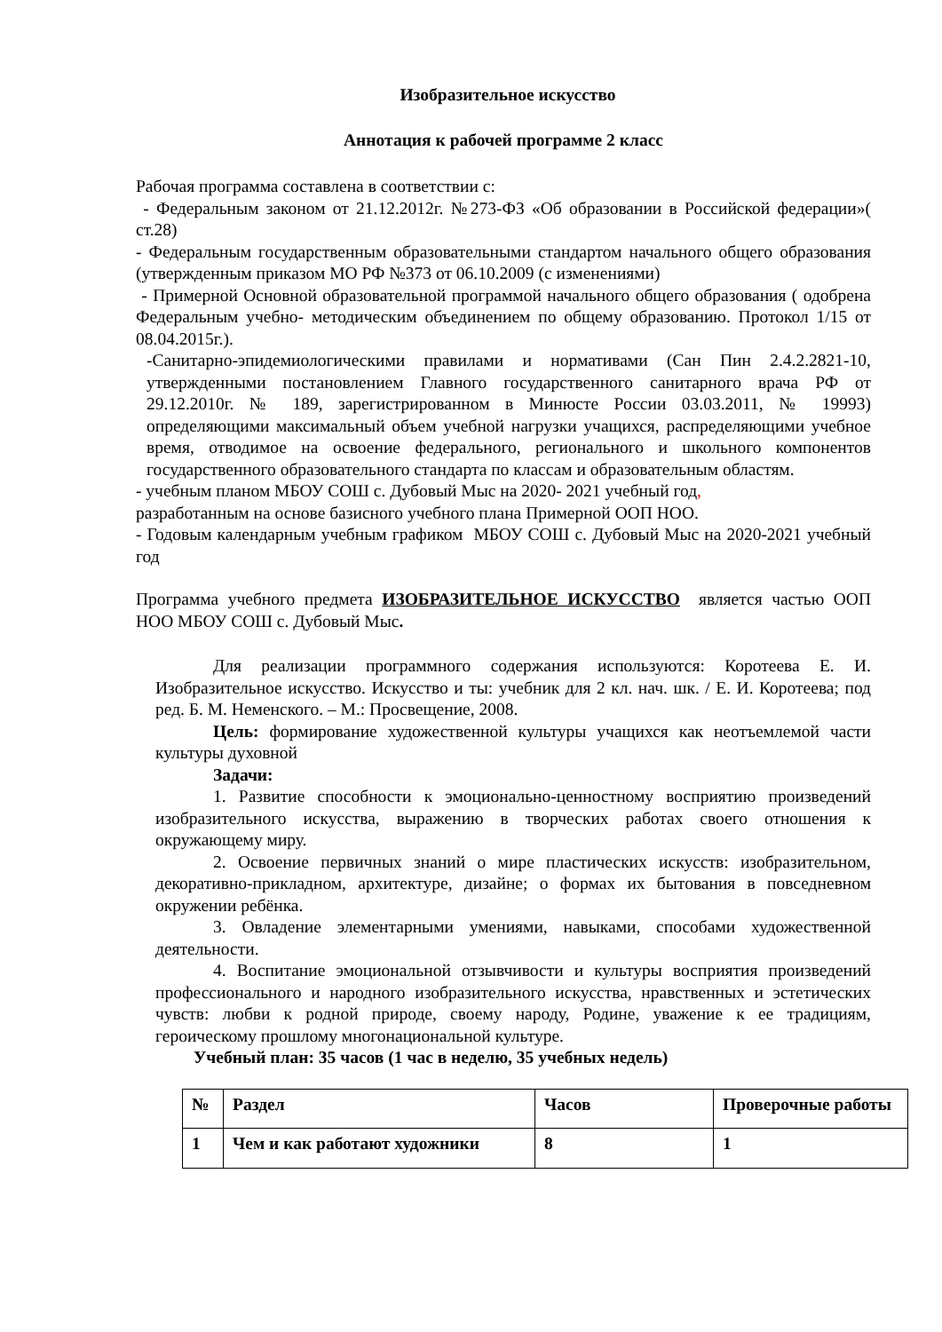Изобразительное искусство
Аннотация к рабочей программе 2 класс
Рабочая программа составлена в соответствии с:
- Федеральным законом от 21.12.2012г. №273-ФЗ «Об образовании в Российской федерации»( ст.28)
- Федеральным государственным образовательными стандартом начального общего образования (утвержденным приказом МО РФ №373 от 06.10.2009 (с изменениями)
- Примерной Основной образовательной программой начального общего образования ( одобрена Федеральным учебно- методическим объединением по общему образованию. Протокол 1/15 от 08.04.2015г.).
-Санитарно-эпидемиологическими правилами и нормативами (Сан Пин 2.4.2.2821-10, утвержденными постановлением Главного государственного санитарного врача РФ от 29.12.2010г. № 189, зарегистрированном в Минюсте России 03.03.2011, № 19993) определяющими максимальный объем учебной нагрузки учащихся, распределяющими учебное время, отводимое на освоение федерального, регионального и школьного компонентов государственного образовательного стандарта по классам и образовательным областям.
- учебным планом МБОУ СОШ с. Дубовый Мыс на 2020- 2021 учебный год,
разработанным на основе базисного учебного плана Примерной ООП НОО.
- Годовым календарным учебным графиком МБОУ СОШ с. Дубовый Мыс на 2020-2021 учебный год
Программа учебного предмета ИЗОБРАЗИТЕЛЬНОЕ ИСКУССТВО является частью ООП НОО МБОУ СОШ с. Дубовый Мыс.
Для реализации программного содержания используются: Коротеева Е. И. Изобразительное искусство. Искусство и ты: учебник для 2 кл. нач. шк. / Е. И. Коротеева; под ред. Б. М. Неменского. – М.: Просвещение, 2008.
Цель: формирование художественной культуры учащихся как неотъемлемой части культуры духовной
Задачи:
1. Развитие способности к эмоционально-ценностному восприятию произведений изобразительного искусства, выражению в творческих работах своего отношения к окружающему миру.
2. Освоение первичных знаний о мире пластических искусств: изобразительном, декоративно-прикладном, архитектуре, дизайне; о формах их бытования в повседневном окружении ребёнка.
3. Овладение элементарными умениями, навыками, способами художественной деятельности.
4. Воспитание эмоциональной отзывчивости и культуры восприятия произведений профессионального и народного изобразительного искусства, нравственных и эстетических чувств: любви к родной природе, своему народу, Родине, уважение к ее традициям, героическому прошлому многонациональной культуре.
Учебный план: 35 часов (1 час в неделю, 35 учебных недель)
| № | Раздел | Часов | Проверочные работы |
| 1 | Чем и как работают художники | 8 | 1 |